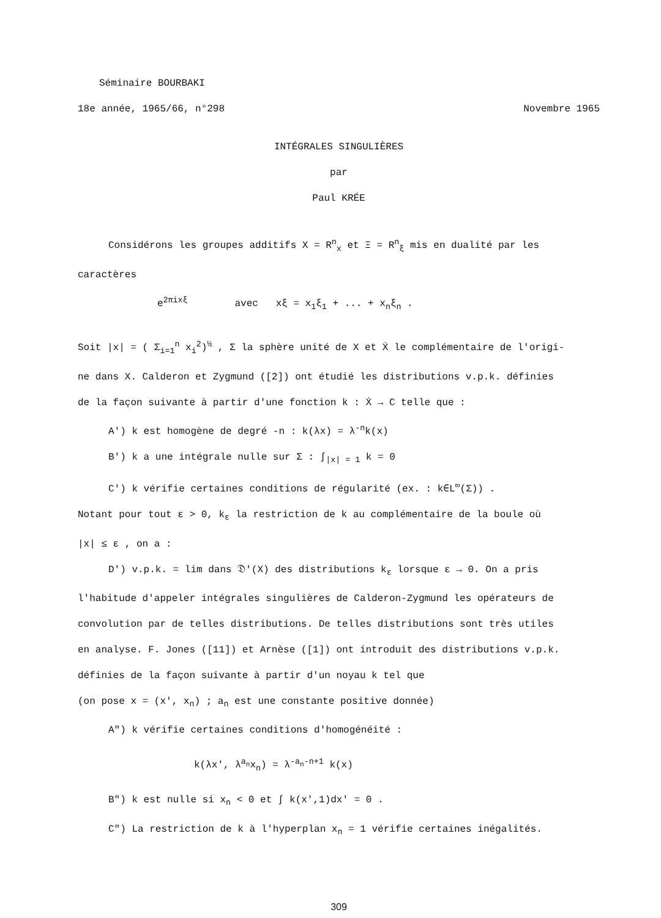Séminaire BOURBAKI
18e année, 1965/66, n°298 Novembre 1965
INTÉGRALES SINGULIÈRES
par
Paul KRÉE
Considérons les groupes additifs X = R<sup>n</sup><sub>x</sub> et Ξ = R<sup>n</sup><sub>ξ</sub> mis en dualité par les
caractères
e<sup>2πixξ</sup> avec xξ = x<sub>1</sub>ξ<sub>1</sub> + ... + x<sub>n</sub>ξ<sub>n</sub> .
Soit |x| = ( Σ<sub>i=1</sub><sup>n</sup> x<sub>i</sub><sup>2</sup>)<sup>½</sup> , Σ la sphère unité de X et Ẋ le complémentaire de l'origi-
ne dans X. Calderon et Zygmund ([2]) ont étudié les distributions v.p.k. définies
de la façon suivante à partir d'une fonction k : Ẋ → C telle que :
A') k est homogène de degré -n : k(λx) = λ<sup>-n</sup>k(x)
B') k a une intégrale nulle sur Σ : ∫<sub>|x| = 1</sub> k = 0
C') k vérifie certaines conditions de régularité (ex. : k∈L<sup>∞</sup>(Σ)) .
Notant pour tout ε > 0, k<sub>ε</sub> la restriction de k au complémentaire de la boule où
|x| ≤ ε , on a :
D') v.p.k. = lim dans 𝔇'(X) des distributions k<sub>ε</sub> lorsque ε → 0. On a pris
l'habitude d'appeler intégrales singulières de Calderon-Zygmund les opérateurs de
convolution par de telles distributions. De telles distributions sont très utiles
en analyse. F. Jones ([11]) et Arnèse ([1]) ont introduit des distributions v.p.k.
définies de la façon suivante à partir d'un noyau k tel que
(on pose x = (x', x<sub>n</sub>) ; a<sub>n</sub> est une constante positive donnée)
A") k vérifie certaines conditions d'homogénéité :
k(λx', λ<sup>a<sub>n</sub></sup>x<sub>n</sub>) = λ<sup>-a<sub>n</sub>-n+1</sup> k(x)
B") k est nulle si x<sub>n</sub> < 0 et ∫ k(x',1)dx' = 0 .
C") La restriction de k à l'hyperplan x<sub>n</sub> = 1 vérifie certaines inégalités.
309